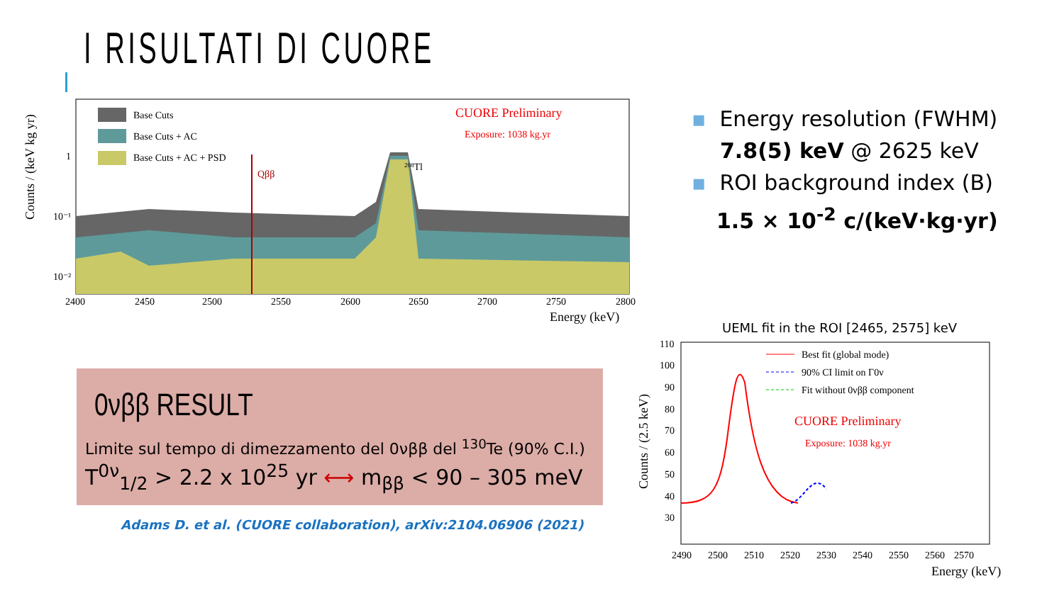I RISULTATI DI CUORE
Base Cuts
Base Cuts + AC
Base Cuts + AC + PSD
CUORE Preliminary
Exposure: 1038 kg.yr
Qββ
208Tl
1
10⁻¹
10⁻²
2400
2450
2500
2550
2600
2650
2700
2750
2800
Energy (keV)
Counts / (keV kg yr)
▪ Energy resolution (FWHM)
7.8(5) keV @ 2625 keV
▪ ROI background index (B)
1.5 × 10<sup>-2</sup> c/(keV·kg·yr)
0νββ RESULT
Limite sul tempo di dimezzamento del 0νββ del <sup>130</sup>Te (90% C.I.)
T<sup>0ν</sup><sub>1/2</sub> > 2.2 x 10<sup>25</sup> yr ⟷ m<sub>ββ</sub> < 90 – 305 meV
Adams D. et al. (CUORE collaboration), arXiv:2104.06906 (2021)
UEML fit in the ROI [2465, 2575] keV
Best fit (global mode)
90% CI limit on Γ0ν
Fit without 0νββ component
CUORE Preliminary
Exposure: 1038 kg.yr
110
100
90
80
70
60
50
40
30
2490
2500
2510
2520
2530
2540
2550
2560
2570
Energy (keV)
Counts / (2.5 keV)